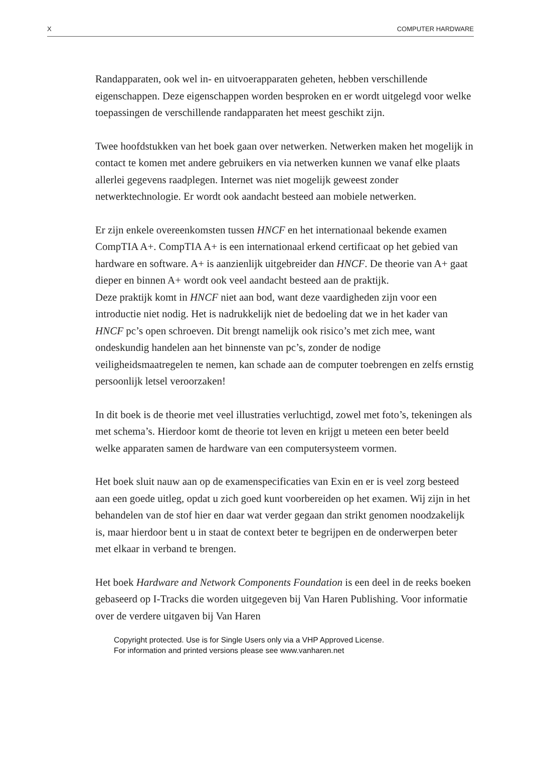X COMPUTER HARDWARE
Randapparaten, ook wel in- en uitvoerapparaten geheten, hebben verschillende eigenschappen. Deze eigenschappen worden besproken en er wordt uitgelegd voor welke toepassingen de verschillende randapparaten het meest geschikt zijn.
Twee hoofdstukken van het boek gaan over netwerken. Netwerken maken het mogelijk in contact te komen met andere gebruikers en via netwerken kunnen we vanaf elke plaats allerlei gegevens raadplegen. Internet was niet mogelijk geweest zonder netwerktechnologie. Er wordt ook aandacht besteed aan mobiele netwerken.
Er zijn enkele overeenkomsten tussen HNCF en het internationaal bekende examen CompTIA A+. CompTIA A+ is een internationaal erkend certificaat op het gebied van hardware en software. A+ is aanzienlijk uitgebreider dan HNCF. De theorie van A+ gaat dieper en binnen A+ wordt ook veel aandacht besteed aan de praktijk.
Deze praktijk komt in HNCF niet aan bod, want deze vaardigheden zijn voor een introductie niet nodig. Het is nadrukkelijk niet de bedoeling dat we in het kader van HNCF pc’s open schroeven. Dit brengt namelijk ook risico’s met zich mee, want ondeskundig handelen aan het binnenste van pc’s, zonder de nodige veiligheidsmaatregelen te nemen, kan schade aan de computer toebrengen en zelfs ernstig persoonlijk letsel veroorzaken!
In dit boek is de theorie met veel illustraties verluchtigd, zowel met foto’s, tekeningen als met schema’s. Hierdoor komt de theorie tot leven en krijgt u meteen een beter beeld welke apparaten samen de hardware van een computersysteem vormen.
Het boek sluit nauw aan op de examenspecificaties van Exin en er is veel zorg besteed aan een goede uitleg, opdat u zich goed kunt voorbereiden op het examen. Wij zijn in het behandelen van de stof hier en daar wat verder gegaan dan strikt genomen noodzakelijk is, maar hierdoor bent u in staat de context beter te begrijpen en de onderwerpen beter met elkaar in verband te brengen.
Het boek Hardware and Network Components Foundation is een deel in de reeks boeken gebaseerd op I-Tracks die worden uitgegeven bij Van Haren Publishing. Voor informatie over de verdere uitgaven bij Van Haren
Copyright protected. Use is for Single Users only via a VHP Approved License.
For information and printed versions please see www.vanharen.net